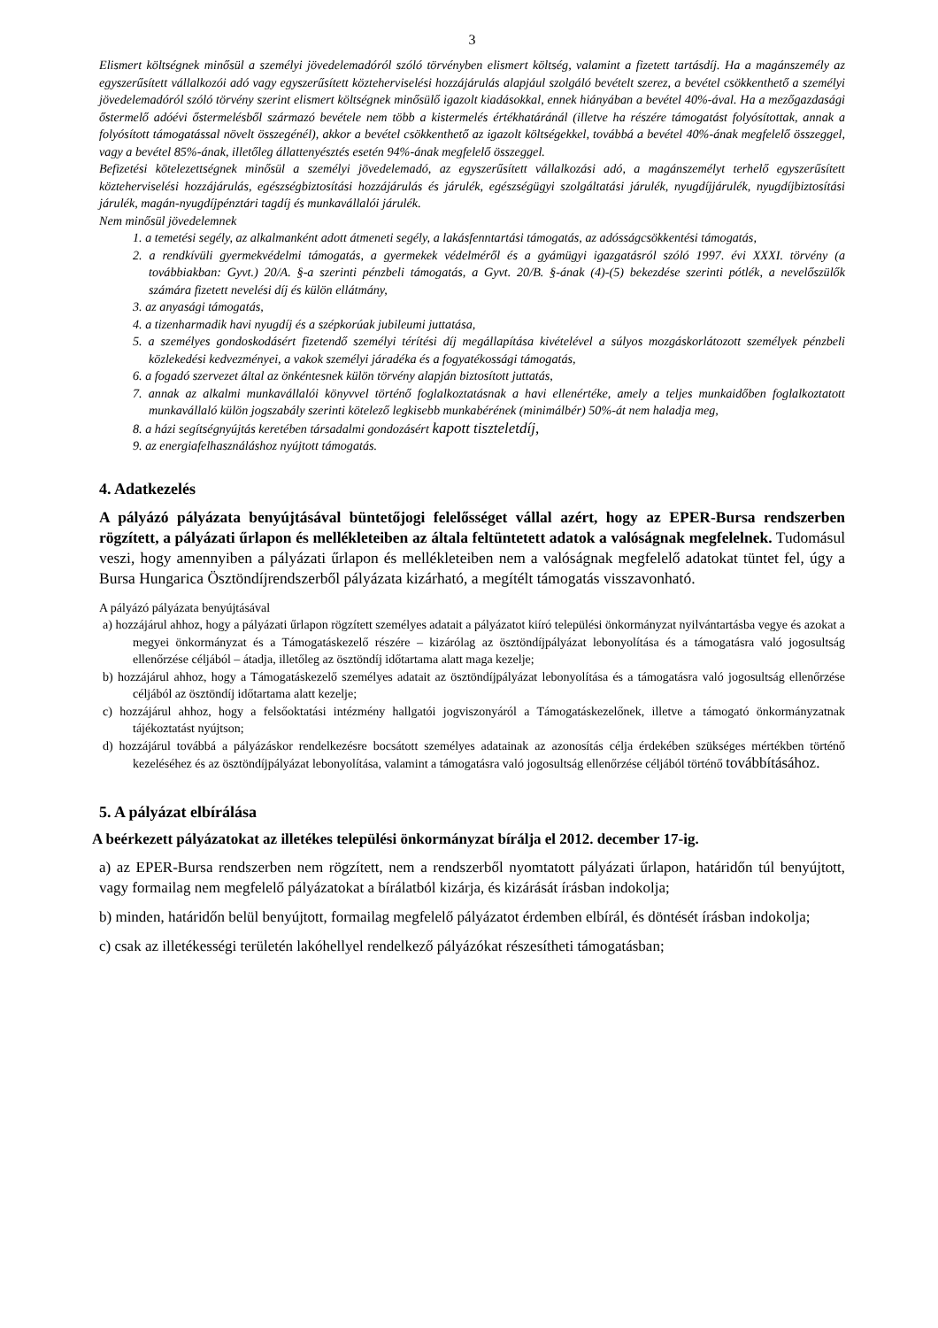3
Elismert költségnek minősül a személyi jövedelemadóról szóló törvényben elismert költség, valamint a fizetett tartásdíj. Ha a magánszemély az egyszerűsített vállalkozói adó vagy egyszerűsített közteherviselési hozzájárulás alapjául szolgáló bevételt szerez, a bevétel csökkenthető a személyi jövedelemadóról szóló törvény szerint elismert költségnek minősülő igazolt kiadásokkal, ennek hiányában a bevétel 40%-ával. Ha a mezőgazdasági őstermelő adóévi őstermelésből származó bevétele nem több a kistermelés értékhatáránál (illetve ha részére támogatást folyósítottak, annak a folyósított támogatással növelt összegénél), akkor a bevétel csökkenthető az igazolt költségekkel, továbbá a bevétel 40%-ának megfelelő összeggel, vagy a bevétel 85%-ának, illetőleg állattenyésztés esetén 94%-ának megfelelő összeggel.
Befizetési kötelezettségnek minősül a személyi jövedelemadó, az egyszerűsített vállalkozási adó, a magánszemélyt terhelő egyszerűsített közteherviselési hozzájárulás, egészségbiztosítási hozzájárulás és járulék, egészségügyi szolgáltatási járulék, nyugdíjjárulék, nyugdíjbiztosítási járulék, magán-nyugdíjpénztári tagdíj és munkavállalói járulék.
Nem minősül jövedelemnek
1. a temetési segély, az alkalmanként adott átmeneti segély, a lakásfenntartási támogatás, az adósságcsökkentési támogatás,
2. a rendkívüli gyermekvédelmi támogatás, a gyermekek védelméről és a gyámügyi igazgatásról szóló 1997. évi XXXI. törvény (a továbbiakban: Gyvt.) 20/A. §-a szerinti pénzbeli támogatás, a Gyvt. 20/B. §-ának (4)-(5) bekezdése szerinti pótlék, a nevelőszülők számára fizetett nevelési díj és külön ellátmány,
3. az anyasági támogatás,
4. a tizenharmadik havi nyugdíj és a szépkorúak jubileumi juttatása,
5. a személyes gondoskodásért fizetendő személyi térítési díj megállapítása kivételével a súlyos mozgáskorlátozott személyek pénzbeli közlekedési kedvezményei, a vakok személyi járadéka és a fogyatékossági támogatás,
6. a fogadó szervezet által az önkéntesnek külön törvény alapján biztosított juttatás,
7. annak az alkalmi munkavállalói könyvvel történő foglalkoztatásnak a havi ellenértéke, amely a teljes munkaidőben foglalkoztatott munkavállaló külön jogszabály szerinti kötelező legkisebb munkabérének (minimálbér) 50%-át nem haladja meg,
8. a házi segítségnyújtás keretében társadalmi gondozásért kapott tiszteletdíj,
9. az energiafelhasználáshoz nyújtott támogatás.
4. Adatkezelés
A pályázó pályázata benyújtásával büntetőjogi felelősséget vállal azért, hogy az EPER-Bursa rendszerben rögzített, a pályázati űrlapon és mellékleteiben az általa feltüntetett adatok a valóságnak megfelelnek. Tudomásul veszi, hogy amennyiben a pályázati űrlapon és mellékleteiben nem a valóságnak megfelelő adatokat tüntet fel, úgy a Bursa Hungarica Ösztöndíjrendszerből pályázata kizárható, a megítélt támogatás visszavonható.
A pályázó pályázata benyújtásával
a) hozzájárul ahhoz, hogy a pályázati űrlapon rögzített személyes adatait a pályázatot kiíró települési önkormányzat nyilvántartásba vegye és azokat a megyei önkormányzat és a Támogatáskezelő részére – kizárólag az ösztöndíjpályázat lebonyolítása és a támogatásra való jogosultság ellenőrzése céljából – átadja, illetőleg az ösztöndíj időtartama alatt maga kezelje;
b) hozzájárul ahhoz, hogy a Támogatáskezelő személyes adatait az ösztöndíjpályázat lebonyolítása és a támogatásra való jogosultság ellenőrzése céljából az ösztöndíj időtartama alatt kezelje;
c) hozzájárul ahhoz, hogy a felsőoktatási intézmény hallgatói jogviszonyáról a Támogatáskezelőnek, illetve a támogató önkormányzatnak tájékoztatást nyújtson;
d) hozzájárul továbbá a pályázáskor rendelkezésre bocsátott személyes adatainak az azonosítás célja érdekében szükséges mértékben történő kezeléséhez és az ösztöndíjpályázat lebonyolítása, valamint a támogatásra való jogosultság ellenőrzése céljából történő továbbításához.
5. A pályázat elbírálása
A beérkezett pályázatokat az illetékes települési önkormányzat bírálja el 2012. december 17-ig.
a) az EPER-Bursa rendszerben nem rögzített, nem a rendszerből nyomtatott pályázati űrlapon, határidőn túl benyújtott, vagy formailag nem megfelelő pályázatokat a bírálatból kizárja, és kizárását írásban indokolja;
b) minden, határidőn belül benyújtott, formailag megfelelő pályázatot érdemben elbírál, és döntését írásban indokolja;
c) csak az illetékességi területén lakóhellyel rendelkező pályázókat részesítheti támogatásban;